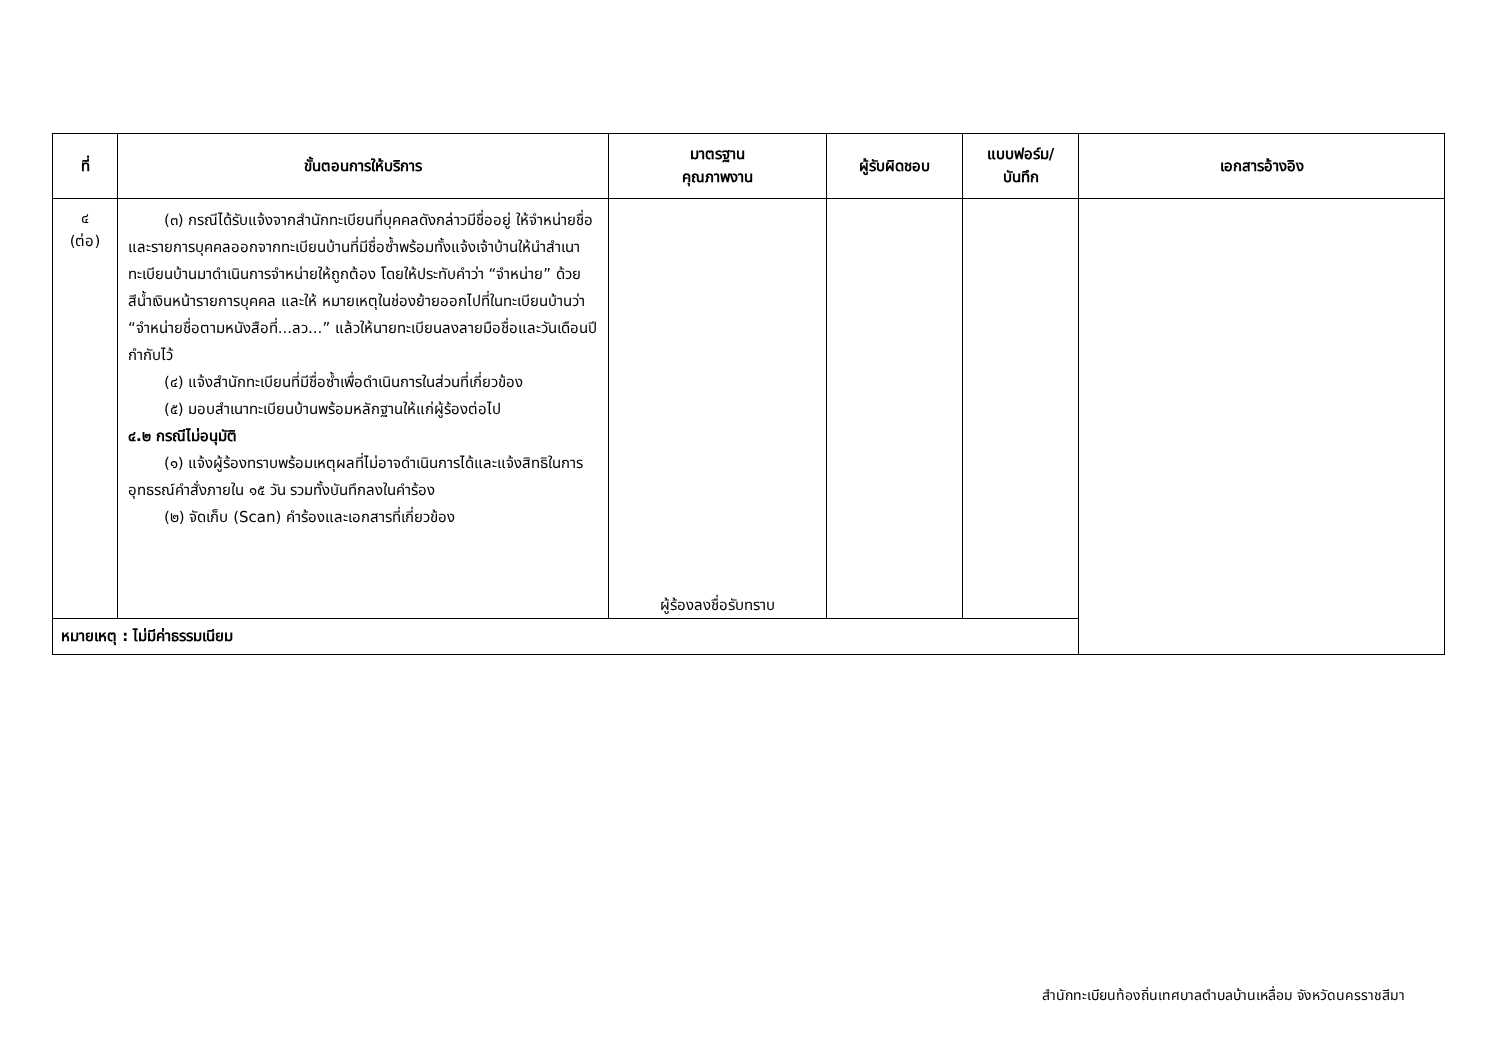| ที่ | ขั้นตอนการให้บริการ | มาตรฐาน คุณภาพงาน | ผู้รับผิดชอบ | แบบฟอร์ม/ บันทึก | เอกสารอ้างอิง |
| --- | --- | --- | --- | --- | --- |
| ๔ (ต่อ) | (๓) กรณีได้รับแจ้งจากสำนักทะเบียนที่บุคคลดังกล่าวมีชื่ออยู่ ให้จำหน่ายชื่อและรายการบุคคลออกจากทะเบียนบ้านที่มีชื่อซ้ำพร้อมทั้งแจ้งเจ้าบ้านให้นำสำเนาทะเบียนบ้านมาดำเนินการจำหน่ายให้ถูกต้อง โดยให้ประทับคำว่า “จำหน่าย” ด้วยสีน้ำเงินหน้ารายการบุคคล และให้ หมายเหตุในช่องย้ายออกไปที่ในทะเบียนบ้านว่า “จำหน่ายชื่อตามหนังสือที่...ลว...” แล้วให้นายทะเบียนลงลายมือชื่อและวันเดือนปีกำกับไว้ (๔) แจ้งสำนักทะเบียนที่มีชื่อซ้ำเพื่อดำเนินการในส่วนที่เกี่ยวข้อง (๕) มอบสำเนาทะเบียนบ้านพร้อมหลักฐานให้แก่ผู้ร้องต่อไป ๔.๒ กรณีไม่อนุมัติ (๑) แจ้งผู้ร้องทราบพร้อมเหตุผลที่ไม่อาจดำเนินการได้และแจ้งสิทธิในการอุทธรณ์คำสั่งภายใน ๑๕ วัน รวมทั้งบันทึกลงในคำร้อง (๒) จัดเก็บ (Scan) คำร้องและเอกสารที่เกี่ยวข้อง | ผู้ร้องลงชื่อรับทราบ | | | |
| หมายเหตุ : ไม่มีค่าธรรมเนียม | | | | | |
สำนักทะเบียนท้องถิ่นเทศบาลตำบลบ้านเหลื่อม จังหวัดนครราชสีมา